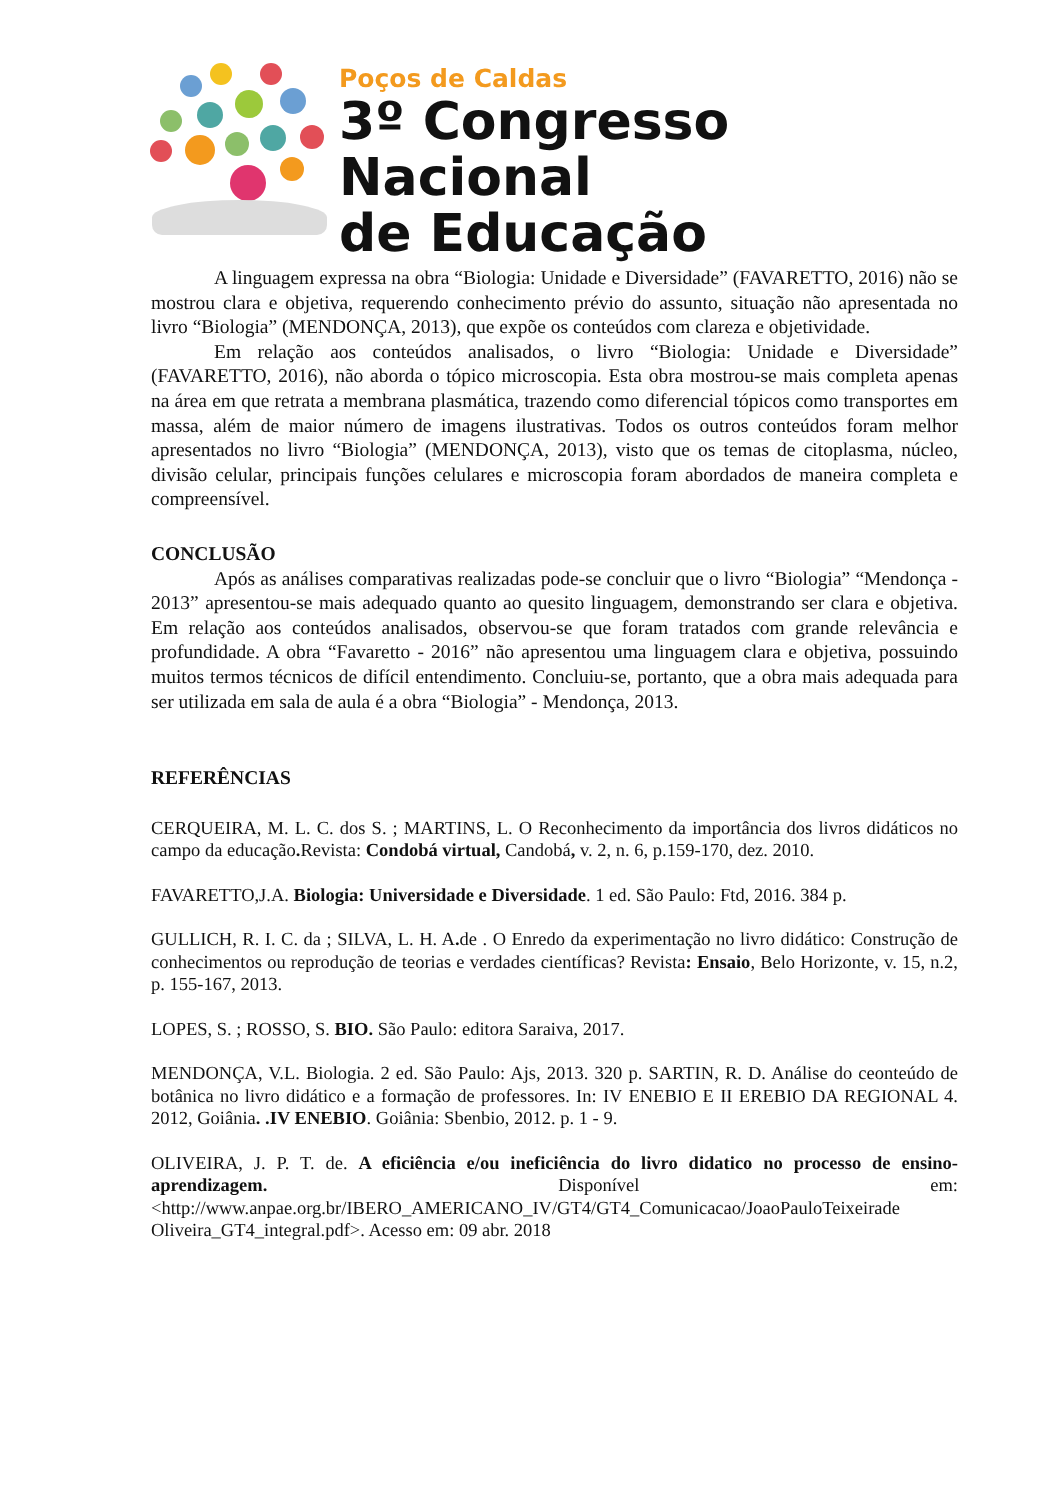Poços de Caldas
3º Congresso Nacional
de Educação
A linguagem expressa na obra “Biologia: Unidade e Diversidade” (FAVARETTO, 2016) não se mostrou clara e objetiva, requerendo conhecimento prévio do assunto, situação não apresentada no livro “Biologia” (MENDONÇA, 2013), que expõe os conteúdos com clareza e objetividade.
Em relação aos conteúdos analisados, o livro “Biologia: Unidade e Diversidade” (FAVARETTO, 2016), não aborda o tópico microscopia. Esta obra mostrou-se mais completa apenas na área em que retrata a membrana plasmática, trazendo como diferencial tópicos como transportes em massa, além de maior número de imagens ilustrativas. Todos os outros conteúdos foram melhor apresentados no livro “Biologia” (MENDONÇA, 2013), visto que os temas de citoplasma, núcleo, divisão celular, principais funções celulares e microscopia foram abordados de maneira completa e compreensível.
CONCLUSÃO
Após as análises comparativas realizadas pode-se concluir que o livro “Biologia” “Mendonça - 2013” apresentou-se mais adequado quanto ao quesito linguagem, demonstrando ser clara e objetiva. Em relação aos conteúdos analisados, observou-se que foram tratados com grande relevância e profundidade. A obra “Favaretto - 2016” não apresentou uma linguagem clara e objetiva, possuindo muitos termos técnicos de difícil entendimento. Concluiu-se, portanto, que a obra mais adequada para ser utilizada em sala de aula é a obra “Biologia” - Mendonça, 2013.
REFERÊNCIAS
CERQUEIRA, M. L. C. dos S. ; MARTINS, L. O Reconhecimento da importância dos livros didáticos no campo da educação. Revista: Condobá virtual, Candobá, v. 2, n. 6, p.159-170, dez. 2010.
FAVARETTO,J.A. Biologia: Universidade e Diversidade. 1 ed. São Paulo: Ftd, 2016. 384 p.
GULLICH, R. I. C. da ; SILVA, L. H. A. de . O Enredo da experimentação no livro didático: Construção de conhecimentos ou reprodução de teorias e verdades científicas? Revista: Ensaio, Belo Horizonte, v. 15, n.2, p. 155-167, 2013.
LOPES, S. ; ROSSO, S. BIO. São Paulo: editora Saraiva, 2017.
MENDONÇA, V.L. Biologia. 2 ed. São Paulo: Ajs, 2013. 320 p. SARTIN, R. D. Análise do ceonteúdo de botânica no livro didático e a formação de professores. In: IV ENEBIO E II EREBIO DA REGIONAL 4. 2012, Goiânia. .IV ENEBIO. Goiânia: Sbenbio, 2012. p. 1 - 9.
OLIVEIRA, J. P. T. de. A eficiência e/ou ineficiência do livro didatico no processo de ensino-aprendizagem. Disponível em: <http://www.anpae.org.br/IBERO_AMERICANO_IV/GT4/GT4_Comunicacao/JoaoPauloTeixeirade Oliveira_GT4_integral.pdf>. Acesso em: 09 abr. 2018